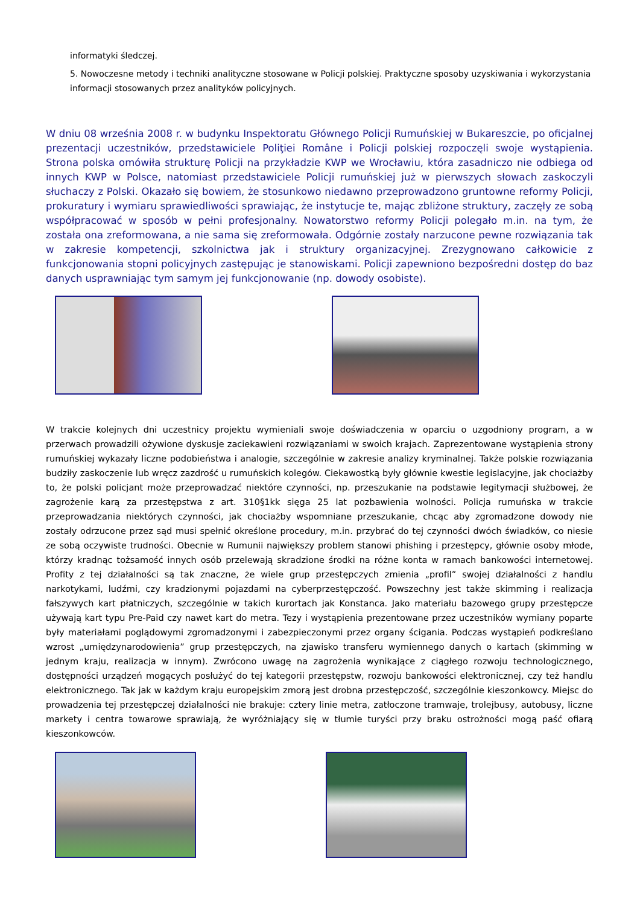informatyki śledczej.
5. Nowoczesne metody i techniki analityczne stosowane w Policji polskiej. Praktyczne sposoby uzyskiwania i wykorzystania informacji stosowanych przez analityków policyjnych.
W dniu 08 września 2008 r. w budynku Inspektoratu Głównego Policji Rumuńskiej w Bukareszcie, po oficjalnej prezentacji uczestników, przedstawiciele Poliţiei Române i Policji polskiej rozpoczęli swoje wystąpienia. Strona polska omówiła strukturę Policji na przykładzie KWP we Wrocławiu, która zasadniczo nie odbiega od innych KWP w Polsce, natomiast przedstawiciele Policji rumuńskiej już w pierwszych słowach zaskoczyli słuchaczy z Polski. Okazało się bowiem, że stosunkowo niedawno przeprowadzono gruntowne reformy Policji, prokuratury i wymiaru sprawiedliwości sprawiając, że instytucje te, mając zbliżone struktury, zaczęły ze sobą współpracować w sposób w pełni profesjonalny. Nowatorstwo reformy Policji polegało m.in. na tym, że została ona zreformowana, a nie sama się zreformowała. Odgórnie zostały narzucone pewne rozwiązania tak w zakresie kompetencji, szkolnictwa jak i struktury organizacyjnej. Zrezygnowano całkowicie z funkcjonowania stopni policyjnych zastępując je stanowiskami. Policji zapewniono bezpośredni dostęp do baz danych usprawniając tym samym jej funkcjonowanie (np. dowody osobiste).
W trakcie kolejnych dni uczestnicy projektu wymieniali swoje doświadczenia w oparciu o uzgodniony program, a w przerwach prowadzili ożywione dyskusje zaciekawieni rozwiązaniami w swoich krajach. Zaprezentowane wystąpienia strony rumuńskiej wykazały liczne podobieństwa i analogie, szczególnie w zakresie analizy kryminalnej. Także polskie rozwiązania budziły zaskoczenie lub wręcz zazdrość u rumuńskich kolegów. Ciekawostką były głównie kwestie legislacyjne, jak chociażby to, że polski policjant może przeprowadzać niektóre czynności, np. przeszukanie na podstawie legitymacji służbowej, że zagrożenie karą za przestępstwa z art. 310§1kk sięga 25 lat pozbawienia wolności. Policja rumuńska w trakcie przeprowadzania niektórych czynności, jak chociażby wspomniane przeszukanie, chcąc aby zgromadzone dowody nie zostały odrzucone przez sąd musi spełnić określone procedury, m.in. przybrać do tej czynności dwóch świadków, co niesie ze sobą oczywiste trudności. Obecnie w Rumunii największy problem stanowi phishing i przestępcy, głównie osoby młode, którzy kradnąc tożsamość innych osób przelewają skradzione środki na różne konta w ramach bankowości internetowej. Profity z tej działalności są tak znaczne, że wiele grup przestępczych zmienia „profil” swojej działalności z handlu narkotykami, ludźmi, czy kradzionymi pojazdami na cyberprzestępczość. Powszechny jest także skimming i realizacja fałszywych kart płatniczych, szczególnie w takich kurortach jak Konstanca. Jako materiału bazowego grupy przestępcze używają kart typu Pre-Paid czy nawet kart do metra. Tezy i wystąpienia prezentowane przez uczestników wymiany poparte były materiałami poglądowymi zgromadzonymi i zabezpieczonymi przez organy ścigania. Podczas wystąpień podkreślano wzrost „umiędzynarodowienia” grup przestępczych, na zjawisko transferu wymiennego danych o kartach (skimming w jednym kraju, realizacja w innym). Zwrócono uwagę na zagrożenia wynikające z ciągłego rozwoju technologicznego, dostępności urządzeń mogących posłużyć do tej kategorii przestępstw, rozwoju bankowości elektronicznej, czy też handlu elektronicznego. Tak jak w każdym kraju europejskim zmorą jest drobna przestępczość, szczególnie kieszonkowcy. Miejsc do prowadzenia tej przestępczej działalności nie brakuje: cztery linie metra, zatłoczone tramwaje, trolejbusy, autobusy, liczne markety i centra towarowe sprawiają, że wyróżniający się w tłumie turyści przy braku ostrożności mogą paść ofiarą kieszonkowców.